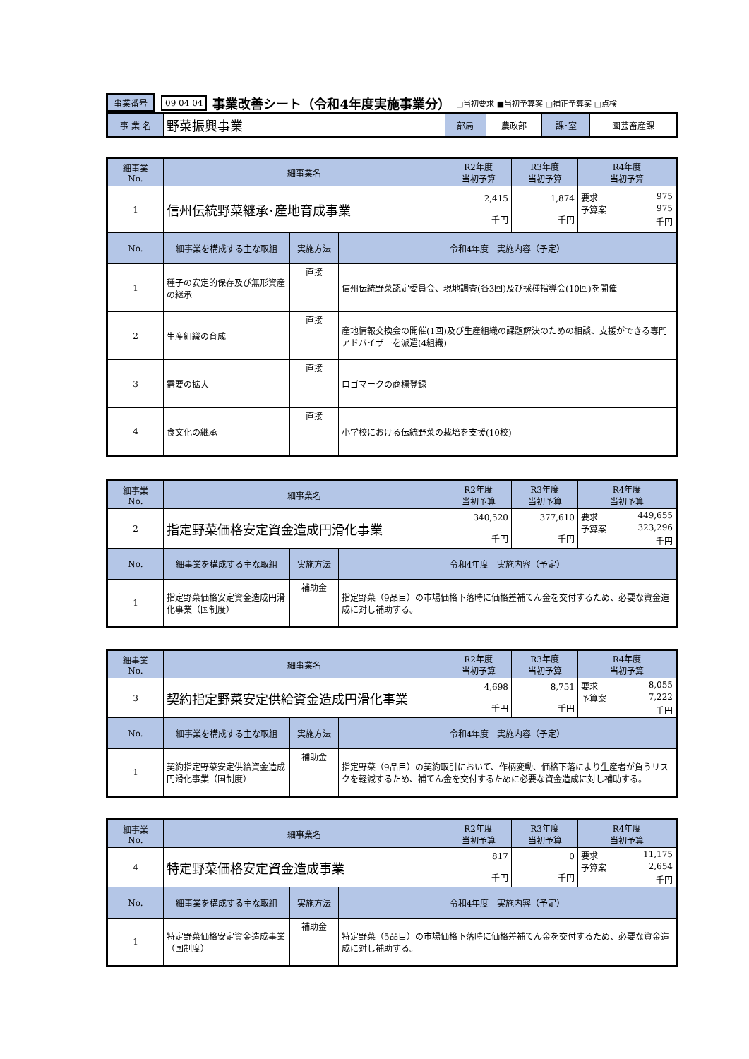事業番号 09 04 04 事業改善シート（令和4年度実施事業分） □当初要求 ■当初予算案 □補正予算案 □点検
| 事 業 名 | 野菜振興事業 | 部局 | 農政部 | 課･室 | 園芸畜産課 |
| 細事業 No. | 細事業名 | | | R2年度 当初予算 | R3年度 当初予算 | R4年度 当初予算 |
| --- | --- | --- | --- | --- | --- | --- |
| 1 | 信州伝統野菜継承･産地育成事業 | | | 2,415 千円 | 1,874 千円 | 要求 975 予算案 975 千円 |
| No. | 細事業を構成する主な取組 | 実施方法 | 令和4年度 実施内容（予定） | | | |
| 1 | 種子の安定的保存及び無形資産の継承 | 直接 | 信州伝統野菜認定委員会、現地調査(各3回)及び採種指導会(10回)を開催 | | | |
| 2 | 生産組織の育成 | 直接 | 産地情報交換会の開催(1回)及び生産組織の課題解決のための相談、支援ができる専門アドバイザーを派遣(4組織) | | | |
| 3 | 需要の拡大 | 直接 | ロゴマークの商標登録 | | | |
| 4 | 食文化の継承 | 直接 | 小学校における伝統野菜の栽培を支援(10校) | | | |
| 細事業 No. | 細事業名 | | | R2年度 当初予算 | R3年度 当初予算 | R4年度 当初予算 |
| --- | --- | --- | --- | --- | --- | --- |
| 2 | 指定野菜価格安定資金造成円滑化事業 | | | 340,520 千円 | 377,610 千円 | 要求 449,655 予算案 323,296 千円 |
| No. | 細事業を構成する主な取組 | 実施方法 | 令和4年度 実施内容（予定） | | | |
| 1 | 指定野菜価格安定資金造成円滑化事業（国制度） | 補助金 | 指定野菜（9品目）の市場価格下落時に価格差補てん金を交付するため、必要な資金造成に対し補助する。 | | | |
| 細事業 No. | 細事業名 | | | R2年度 当初予算 | R3年度 当初予算 | R4年度 当初予算 |
| --- | --- | --- | --- | --- | --- | --- |
| 3 | 契約指定野菜安定供給資金造成円滑化事業 | | | 4,698 千円 | 8,751 千円 | 要求 8,055 予算案 7,222 千円 |
| No. | 細事業を構成する主な取組 | 実施方法 | 令和4年度 実施内容（予定） | | | |
| 1 | 契約指定野菜安定供給資金造成円滑化事業（国制度） | 補助金 | 指定野菜（9品目）の契約取引において、作柄変動、価格下落により生産者が負うリスクを軽減するため、補てん金を交付するために必要な資金造成に対し補助する。 | | | |
| 細事業 No. | 細事業名 | | | R2年度 当初予算 | R3年度 当初予算 | R4年度 当初予算 |
| --- | --- | --- | --- | --- | --- | --- |
| 4 | 特定野菜価格安定資金造成事業 | | | 817 千円 | 0 千円 | 要求 11,175 予算案 2,654 千円 |
| No. | 細事業を構成する主な取組 | 実施方法 | 令和4年度 実施内容（予定） | | | |
| 1 | 特定野菜価格安定資金造成事業（国制度） | 補助金 | 特定野菜（5品目）の市場価格下落時に価格差補てん金を交付するため、必要な資金造成に対し補助する。 | | | |